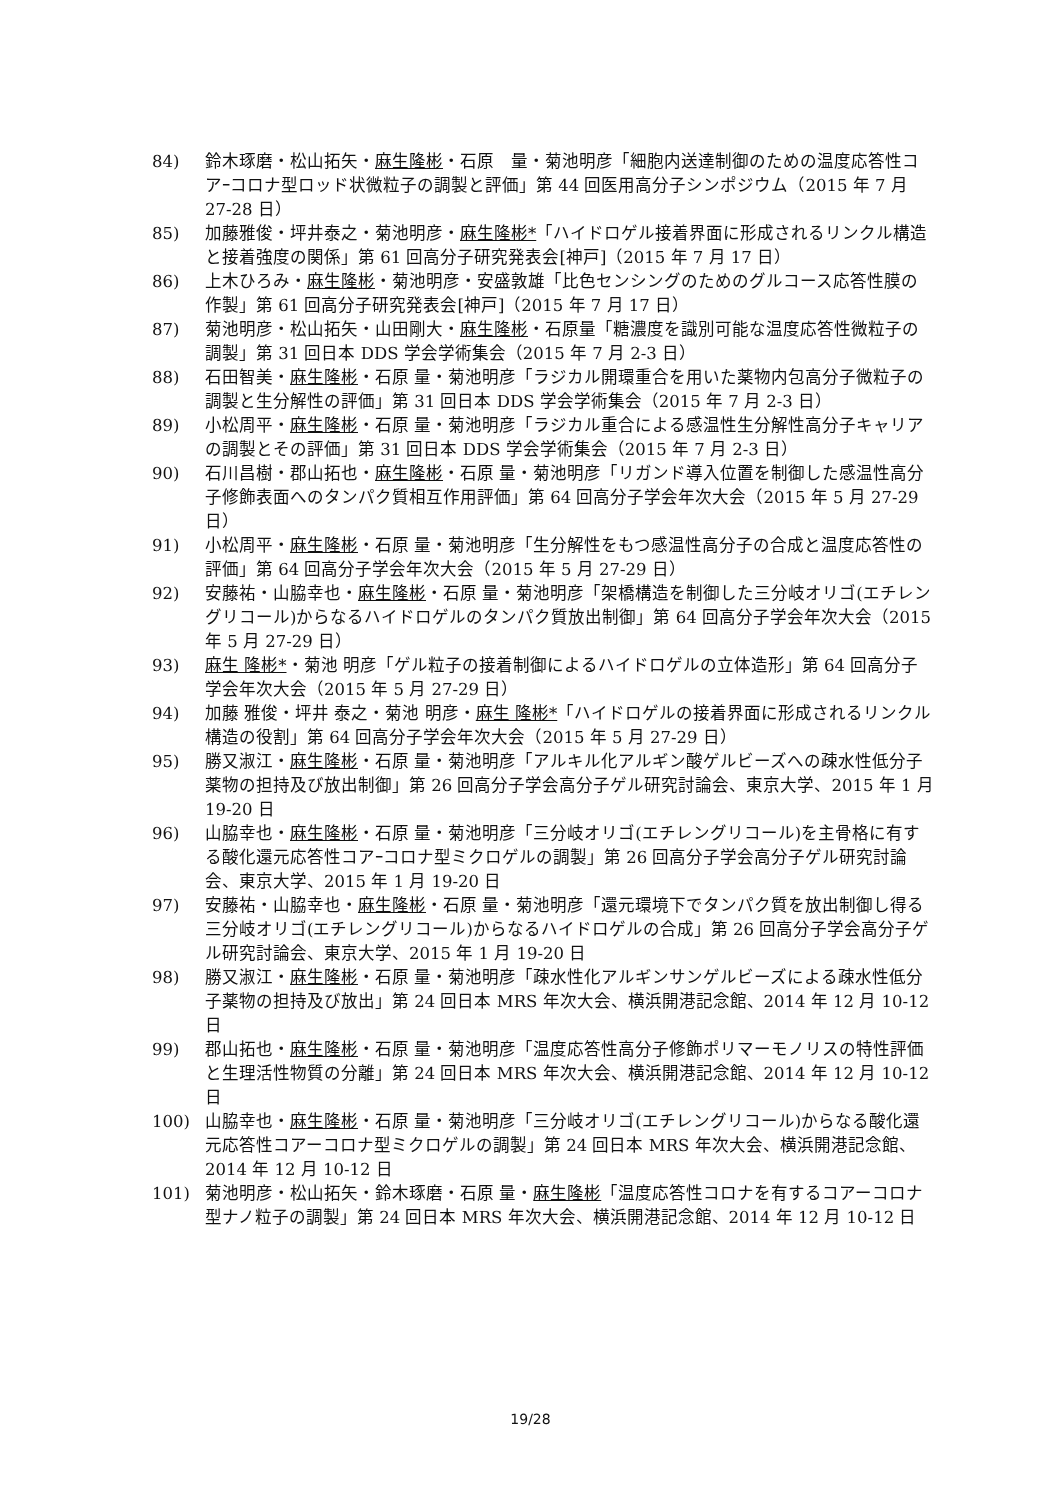84) 鈴木琢磨・松山拓矢・麻生隆彬・石原　量・菊池明彦「細胞内送達制御のための温度応答性コアｰコロナ型ロッド状微粒子の調製と評価」第 44 回医用高分子シンポジウム（2015 年 7 月 27-28 日）
85) 加藤雅俊・坪井泰之・菊池明彦・麻生隆彬*「ハイドロゲル接着界面に形成されるリンクル構造と接着強度の関係」第 61 回高分子研究発表会[神戸]（2015 年 7 月 17 日）
86) 上木ひろみ・麻生隆彬・菊池明彦・安盛敦雄「比色センシングのためのグルコース応答性膜の作製」第 61 回高分子研究発表会[神戸]（2015 年 7 月 17 日）
87) 菊池明彦・松山拓矢・山田剛大・麻生隆彬・石原量「糖濃度を識別可能な温度応答性微粒子の調製」第 31 回日本 DDS 学会学術集会（2015 年 7 月 2-3 日）
88) 石田智美・麻生隆彬・石原 量・菊池明彦「ラジカル開環重合を用いた薬物内包高分子微粒子の調製と生分解性の評価」第 31 回日本 DDS 学会学術集会（2015 年 7 月 2-3 日）
89) 小松周平・麻生隆彬・石原 量・菊池明彦「ラジカル重合による感温性生分解性高分子キャリアの調製とその評価」第 31 回日本 DDS 学会学術集会（2015 年 7 月 2-3 日）
90) 石川昌樹・郡山拓也・麻生隆彬・石原 量・菊池明彦「リガンド導入位置を制御した感温性高分子修飾表面へのタンパク質相互作用評価」第 64 回高分子学会年次大会（2015 年 5 月 27-29 日）
91) 小松周平・麻生隆彬・石原 量・菊池明彦「生分解性をもつ感温性高分子の合成と温度応答性の評価」第 64 回高分子学会年次大会（2015 年 5 月 27-29 日）
92) 安藤祐・山脇幸也・麻生隆彬・石原 量・菊池明彦「架橋構造を制御した三分岐オリゴ(エチレングリコール)からなるハイドロゲルのタンパク質放出制御」第 64 回高分子学会年次大会（2015 年 5 月 27-29 日）
93) 麻生 隆彬*・菊池 明彦「ゲル粒子の接着制御によるハイドロゲルの立体造形」第 64 回高分子学会年次大会（2015 年 5 月 27-29 日）
94) 加藤 雅俊・坪井 泰之・菊池 明彦・麻生 隆彬*「ハイドロゲルの接着界面に形成されるリンクル構造の役割」第 64 回高分子学会年次大会（2015 年 5 月 27-29 日）
95) 勝又淑江・麻生隆彬・石原 量・菊池明彦「アルキル化アルギン酸ゲルビーズへの疎水性低分子薬物の担持及び放出制御」第 26 回高分子学会高分子ゲル研究討論会、東京大学、2015 年 1 月 19-20 日
96) 山脇幸也・麻生隆彬・石原 量・菊池明彦「三分岐オリゴ(エチレングリコール)を主骨格に有する酸化還元応答性コアｰコロナ型ミクロゲルの調製」第 26 回高分子学会高分子ゲル研究討論会、東京大学、2015 年 1 月 19-20 日
97) 安藤祐・山脇幸也・麻生隆彬・石原 量・菊池明彦「還元環境下でタンパク質を放出制御し得る三分岐オリゴ(エチレングリコール)からなるハイドロゲルの合成」第 26 回高分子学会高分子ゲル研究討論会、東京大学、2015 年 1 月 19-20 日
98) 勝又淑江・麻生隆彬・石原 量・菊池明彦「疎水性化アルギンサンゲルビーズによる疎水性低分子薬物の担持及び放出」第 24 回日本 MRS 年次大会、横浜開港記念館、2014 年 12 月 10-12 日
99) 郡山拓也・麻生隆彬・石原 量・菊池明彦「温度応答性高分子修飾ポリマーモノリスの特性評価と生理活性物質の分離」第 24 回日本 MRS 年次大会、横浜開港記念館、2014 年 12 月 10-12 日
100) 山脇幸也・麻生隆彬・石原 量・菊池明彦「三分岐オリゴ(エチレングリコール)からなる酸化還元応答性コアーコロナ型ミクロゲルの調製」第 24 回日本 MRS 年次大会、横浜開港記念館、2014 年 12 月 10-12 日
101) 菊池明彦・松山拓矢・鈴木琢磨・石原 量・麻生隆彬「温度応答性コロナを有するコアーコロナ型ナノ粒子の調製」第 24 回日本 MRS 年次大会、横浜開港記念館、2014 年 12 月 10-12 日
19/28